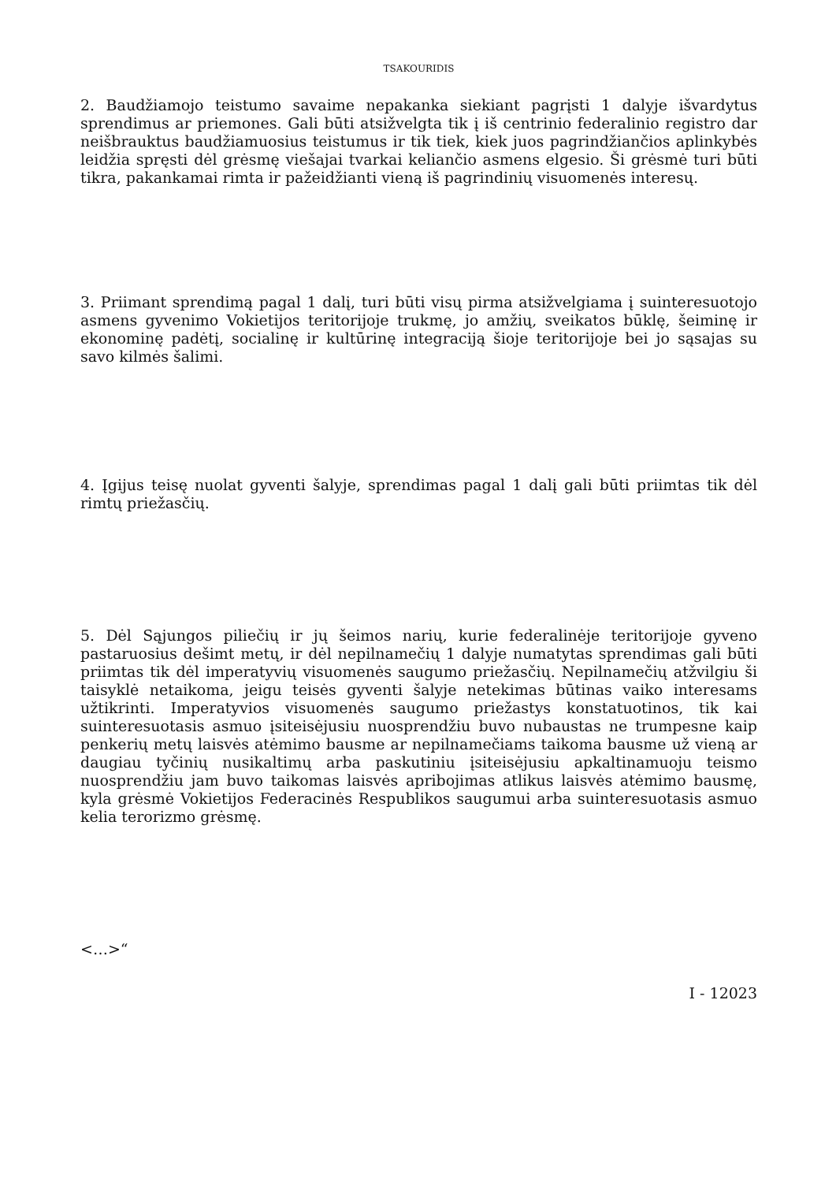TSAKOURIDIS
2. Baudžiamojo teistumo savaime nepakanka siekiant pagrįsti 1 dalyje išvardytus sprendimus ar priemones. Gali būti atsižvelgta tik į iš centrinio federalinio registro dar neišbrauktus baudžiamuosius teistumus ir tik tiek, kiek juos pagrindžiančios aplinkybės leidžia spręsti dėl grėsmę viešajai tvarkai keliančio asmens elgesio. Ši grėsmė turi būti tikra, pakankamai rimta ir pažeidžianti vieną iš pagrindinių visuomenės interesų.
3. Priimant sprendimą pagal 1 dalį, turi būti visų pirma atsižvelgiama į suinteresuotojo asmens gyvenimo Vokietijos teritorijoje trukmę, jo amžių, sveikatos būklę, šeiminę ir ekonominę padėtį, socialinę ir kultūrinę integraciją šioje teritorijoje bei jo sąsajas su savo kilmės šalimi.
4. Įgijus teisę nuolat gyventi šalyje, sprendimas pagal 1 dalį gali būti priimtas tik dėl rimtų priežasčių.
5. Dėl Sąjungos piliečių ir jų šeimos narių, kurie federalinėje teritorijoje gyveno pastaruosius dešimt metų, ir dėl nepilnamečių 1 dalyje numatytas sprendimas gali būti priimtas tik dėl imperatyvių visuomenės saugumo priežasčių. Nepilnamečių atžvilgiu ši taisyklė netaikoma, jeigu teisės gyventi šalyje netekimas būtinas vaiko interesams užtikrinti. Imperatyvios visuomenės saugumo priežastys konstatuotinos, tik kai suinteresuotasis asmuo įsiteisėjusiu nuosprendžiu buvo nubaustas ne trumpesne kaip penkerių metų laisvės atėmimo bausme ar nepilnamečiams taikoma bausme už vieną ar daugiau tyčinių nusikaltimų arba paskutiniu įsiteisėjusiu apkaltinamuoju teismo nuosprendžiu jam buvo taikomas laisvės apribojimas atlikus laisvės atėmimo bausmę, kyla grėsmė Vokietijos Federacinės Respublikos saugumui arba suinteresuotasis asmuo kelia terorizmo grėsmę.
<…>“
I - 12023